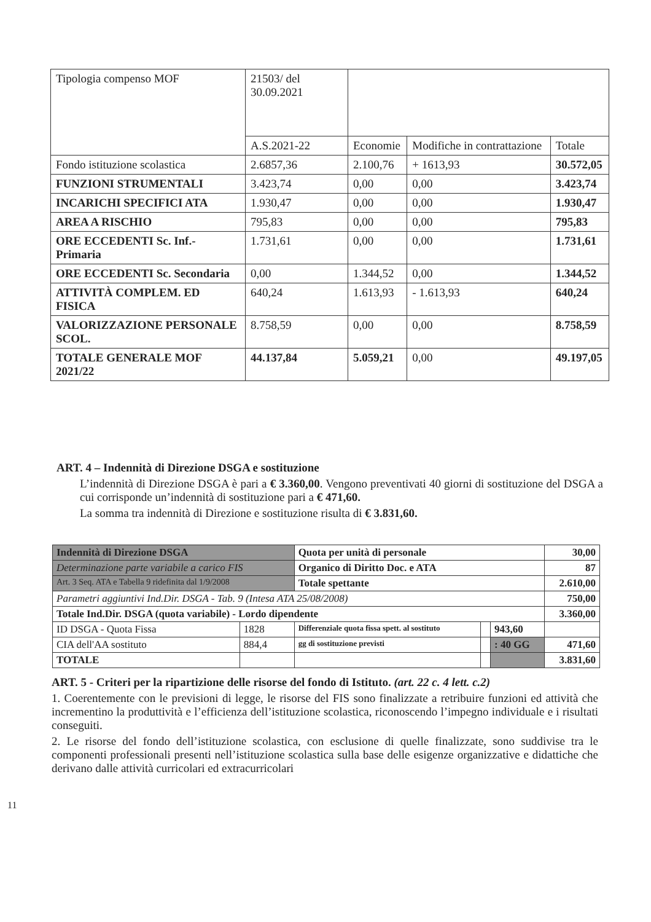| Tipologia compenso MOF | 21503/ del 30.09.2021 | | | |
| | A.S.2021-22 | Economie | Modifiche in contrattazione | Totale |
| Fondo istituzione scolastica | 2.6857,36 | 2.100,76 | + 1613,93 | 30.572,05 |
| FUNZIONI STRUMENTALI | 3.423,74 | 0,00 | 0,00 | 3.423,74 |
| INCARICHI SPECIFICI ATA | 1.930,47 | 0,00 | 0,00 | 1.930,47 |
| AREA A RISCHIO | 795,83 | 0,00 | 0,00 | 795,83 |
| ORE ECCEDENTI Sc. Inf.-Primaria | 1.731,61 | 0,00 | 0,00 | 1.731,61 |
| ORE ECCEDENTI Sc. Secondaria | 0,00 | 1.344,52 | 0,00 | 1.344,52 |
| ATTIVITÀ COMPLEM. ED FISICA | 640,24 | 1.613,93 | - 1.613,93 | 640,24 |
| VALORIZZAZIONE PERSONALE SCOL. | 8.758,59 | 0,00 | 0,00 | 8.758,59 |
| TOTALE GENERALE MOF 2021/22 | 44.137,84 | 5.059,21 | 0,00 | 49.197,05 |
ART. 4 – Indennità di Direzione DSGA e sostituzione
L’indennità di Direzione DSGA è pari a € 3.360,00. Vengono preventivati 40 giorni di sostituzione del DSGA a cui corrisponde un’indennità di sostituzione pari a € 471,60.
La somma tra indennità di Direzione e sostituzione risulta di € 3.831,60.
| Indennità di Direzione DSGA | | Quota per unità di personale | | | 30,00 |
| Determinazione parte variabile a carico FIS | | Organico di Diritto Doc. e ATA | | | 87 |
| Art. 3 Seq. ATA e Tabella 9 ridefinita dal 1/9/2008 | | Totale spettante | | | 2.610,00 |
| Parametri aggiuntivi Ind.Dir. DSGA - Tab. 9 (Intesa ATA 25/08/2008) | | | | | 750,00 |
| Totale Ind.Dir. DSGA (quota variabile) - Lordo dipendente | | | | | 3.360,00 |
| ID DSGA - Quota Fissa | 1828 | Differenziale quota fissa spett. al sostituto | | 943,60 | |
| CIA dell'AA sostituto | 884,4 | gg di sostituzione previsti | | : 40 GG | 471,60 |
| TOTALE | | | | | 3.831,60 |
ART. 5 - Criteri per la ripartizione delle risorse del fondo di Istituto. (art. 22 c. 4 lett. c.2)
1. Coerentemente con le previsioni di legge, le risorse del FIS sono finalizzate a retribuire funzioni ed attività che incrementino la produttività e l’efficienza dell’istituzione scolastica, riconoscendo l’impegno individuale e i risultati conseguiti.
2. Le risorse del fondo dell’istituzione scolastica, con esclusione di quelle finalizzate, sono suddivise tra le componenti professionali presenti nell’istituzione scolastica sulla base delle esigenze organizzative e didattiche che derivano dalle attività curricolari ed extracurricolari
11